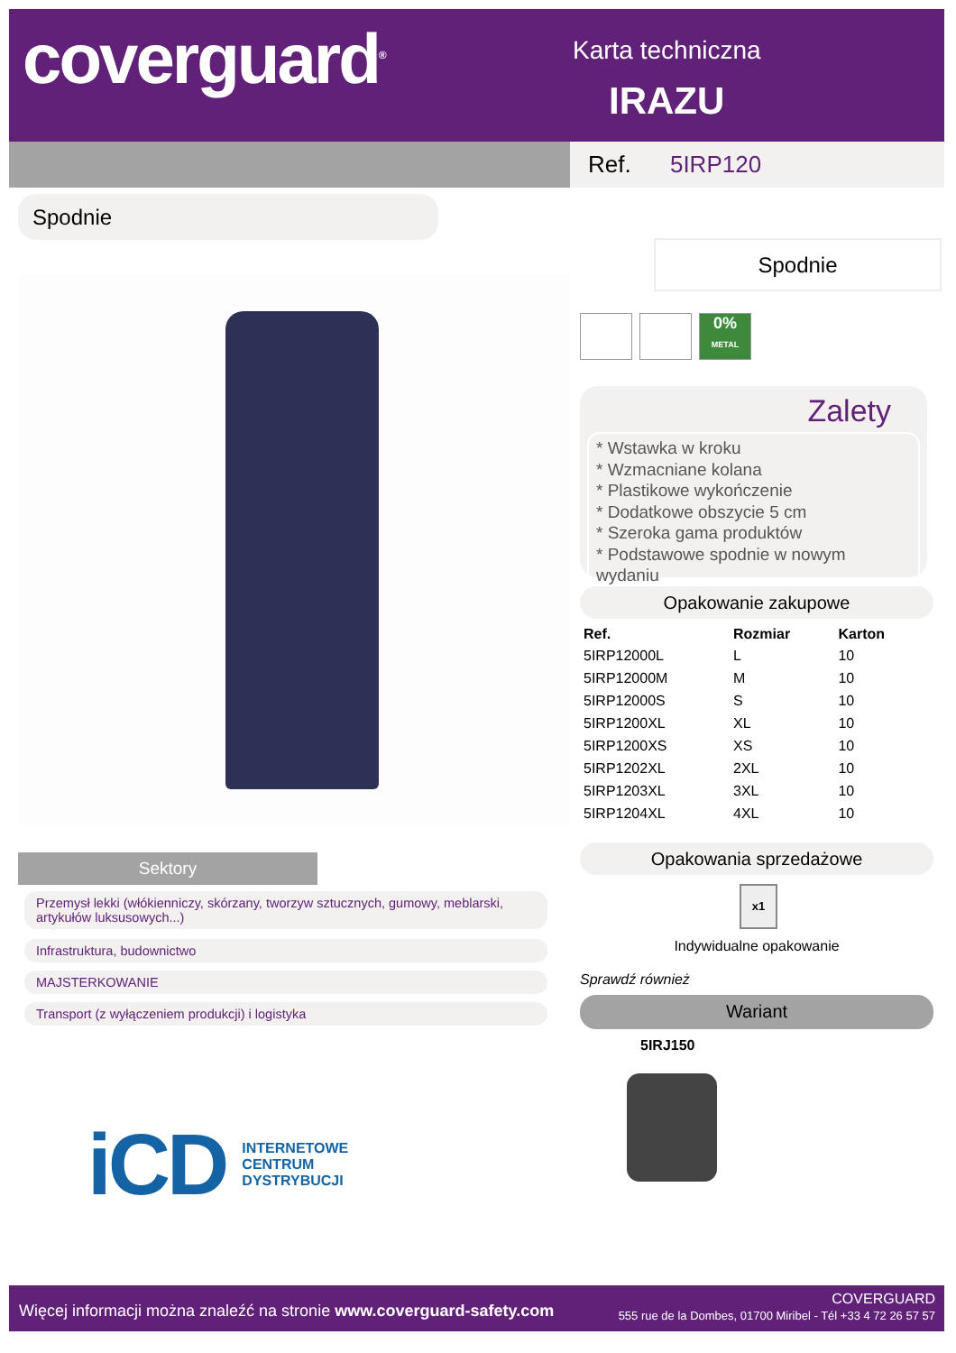coverguard<sup>®</sup> Karta techniczna
IRAZU
Ref. 5IRP120
Spodnie
Spodnie
0%
METAL
Zalety
* Wstawka w kroku
* Wzmacniane kolana
* Plastikowe wykończenie
* Dodatkowe obszycie 5 cm
* Szeroka gama produktów
* Podstawowe spodnie w nowym wydaniu
Opakowanie zakupowe
| Ref. | Rozmiar | Karton |
| --- | --- | --- |
| 5IRP12000L | L | 10 |
| 5IRP12000M | M | 10 |
| 5IRP12000S | S | 10 |
| 5IRP1200XL | XL | 10 |
| 5IRP1200XS | XS | 10 |
| 5IRP1202XL | 2XL | 10 |
| 5IRP1203XL | 3XL | 10 |
| 5IRP1204XL | 4XL | 10 |
Opakowania sprzedażowe
x1
Indywidualne opakowanie
Sprawdź również
Wariant
5IRJ150
Sektory
Przemysł lekki (włókienniczy, skórzany, tworzyw sztucznych, gumowy, meblarski, artykułów luksusowych...)
Infrastruktura, budownictwo
MAJSTERKOWANIE
Transport (z wyłączeniem produkcji) i logistyka
iCD INTERNETOWE
CENTRUM
DYSTRYBUCJI
Więcej informacji można znaleźć na stronie www.coverguard-safety.com
COVERGUARD
555 rue de la Dombes, 01700 Miribel - Tél +33 4 72 26 57 57